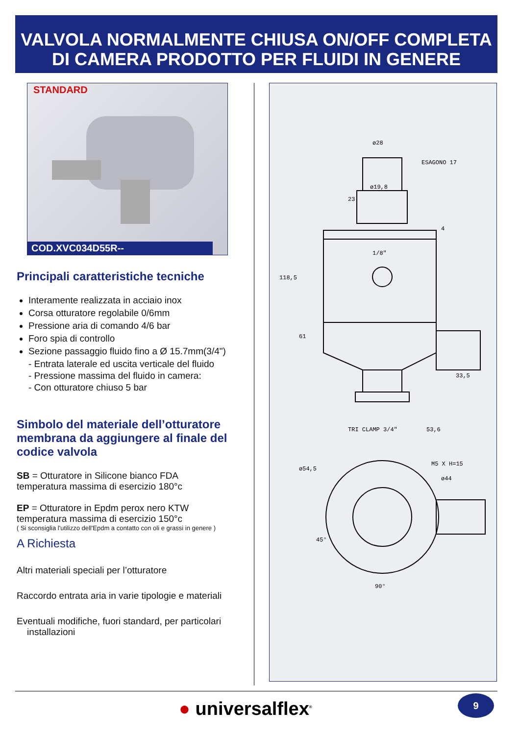VALVOLA NORMALMENTE CHIUSA ON/OFF COMPLETA
DI CAMERA PRODOTTO PER FLUIDI IN GENERE
STANDARD
COD.XVC034D55R--
Principali caratteristiche tecniche
Interamente realizzata in acciaio inox
Corsa otturatore regolabile 0/6mm
Pressione aria di comando 4/6 bar
Foro spia di controllo
Sezione passaggio fluido fino a Ø 15.7mm(3/4")
- Entrata laterale ed uscita verticale del fluido
- Pressione massima del fluido in camera:
- Con otturatore chiuso 5 bar
Simbolo del materiale dell’otturatore membrana da aggiungere al finale del codice valvola
SB = Otturatore in Silicone bianco FDA
temperatura massima di esercizio 180°c
EP = Otturatore in Epdm perox nero KTW
temperatura massima di esercizio 150°c
( Si sconsiglia l'utilizzo dell'Epdm a contatto con oli e grassi in genere )
A Richiesta
Altri materiali speciali per l’otturatore
Raccordo entrata aria in varie tipologie e materiali
Eventuali modifiche, fuori standard, per particolari
installazioni
ø28
ESAGONO 17
ø19,8
1/8"
TRI CLAMP 3/4"
53,6
118,5
61
33,5
23
4
ø54,5
M5 X H=15
ø44
45°
90°
● universalflex<sup>®</sup> 9